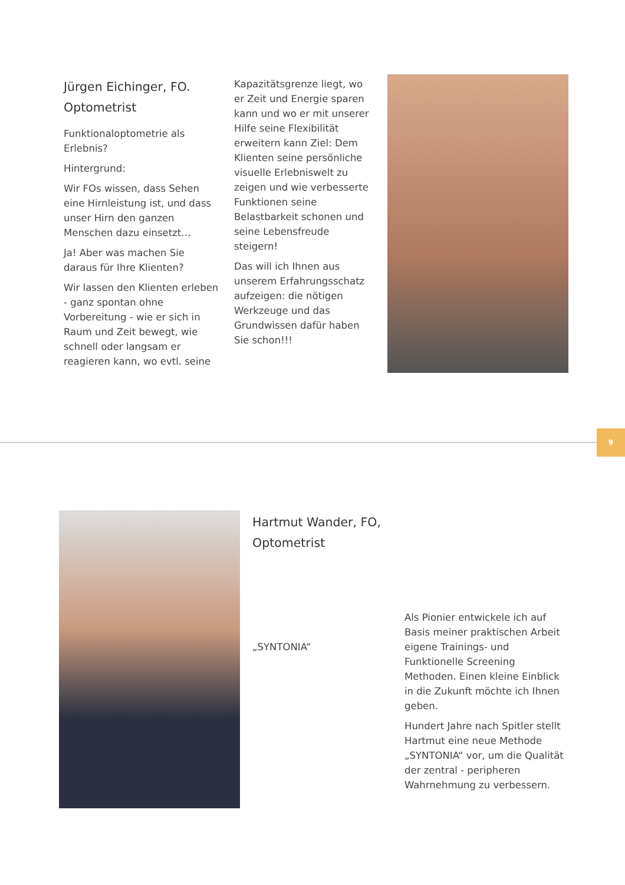Jürgen Eichinger, FO.
Optometrist
Funktionaloptometrie als Erlebnis?
Hintergrund:
Wir FOs wissen, dass Sehen eine Hirnleistung ist, und dass unser Hirn den ganzen Menschen dazu einsetzt…
Ja! Aber was machen Sie daraus für Ihre Klienten?
Wir lassen den Klienten erleben - ganz spontan ohne Vorbereitung - wie er sich in Raum und Zeit bewegt, wie schnell oder langsam er reagieren kann, wo evtl. seine
Kapazitätsgrenze liegt, wo er Zeit und Energie sparen kann und wo er mit unserer Hilfe seine Flexibilität erweitern kann Ziel: Dem Klienten seine persönliche visuelle Erlebniswelt zu zeigen und wie verbesserte Funktionen seine Belastbarkeit schonen und seine Lebensfreude steigern!
Das will ich Ihnen aus unserem Erfahrungsschatz aufzeigen: die nötigen Werkzeuge und das Grundwissen dafür haben Sie schon!!!
9
Hartmut Wander, FO,
Optometrist
„SYNTONIA“
Als Pionier entwickele ich auf Basis meiner praktischen Arbeit eigene Trainings- und Funktionelle Screening Methoden. Einen kleine Einblick in die Zukunft möchte ich Ihnen geben.
Hundert Jahre nach Spitler stellt Hartmut eine neue Methode „SYNTONIA“ vor, um die Qualität der zentral - peripheren Wahrnehmung zu verbessern.